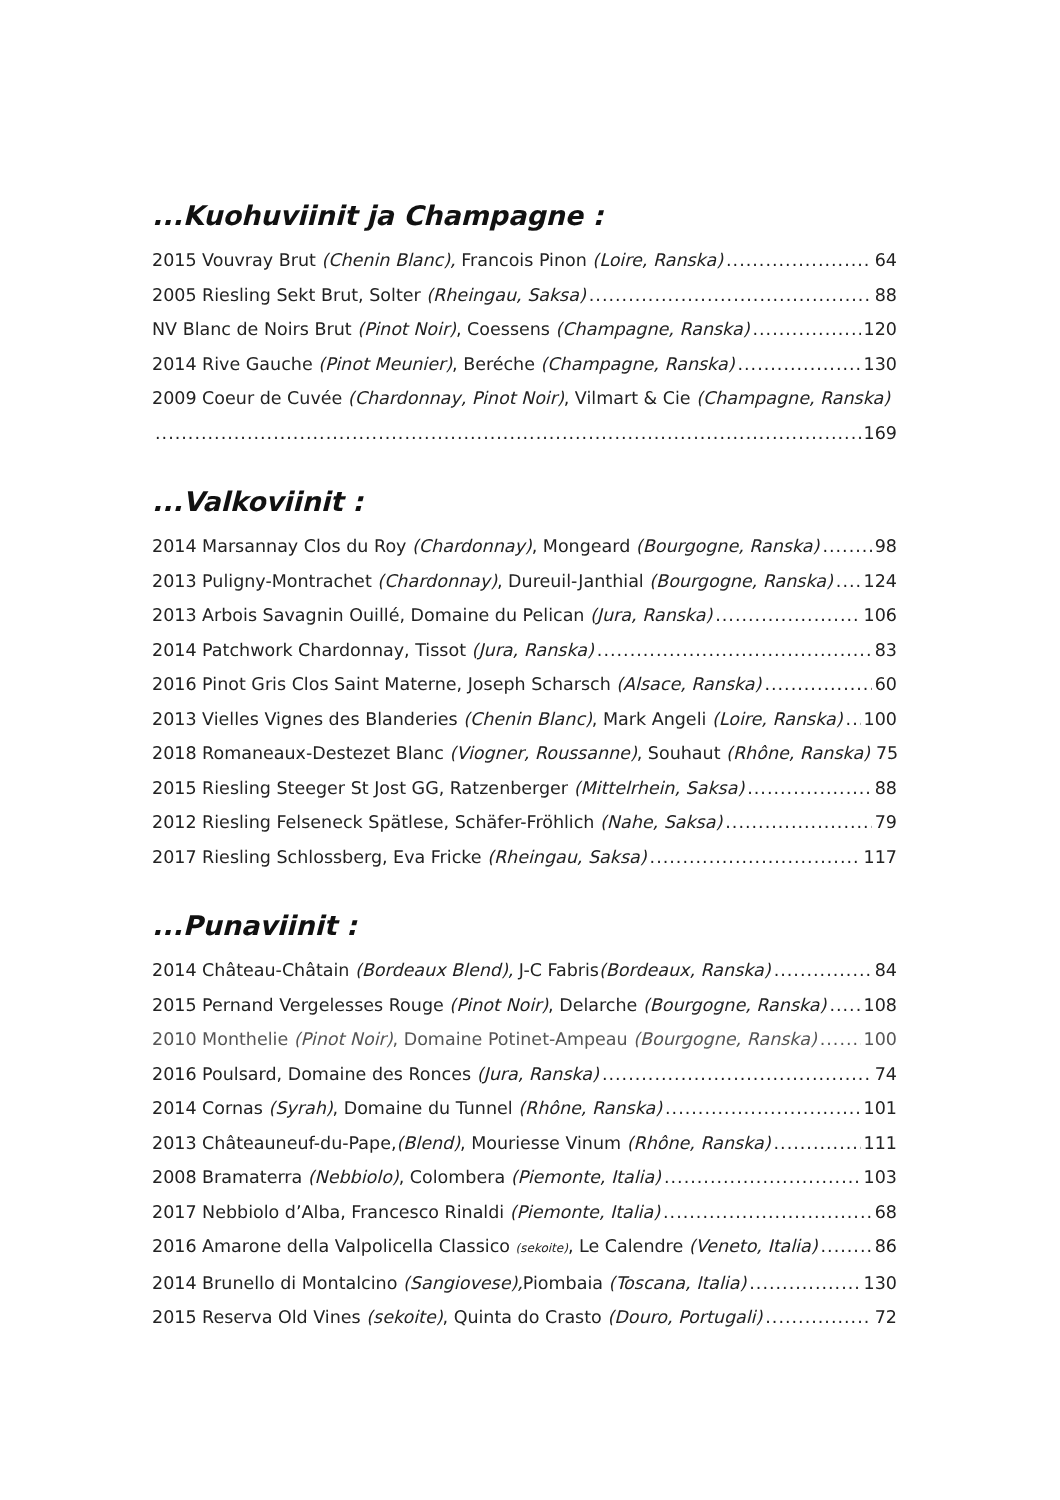...Kuohuviinit ja Champagne :
2015 Vouvray Brut (Chenin Blanc), Francois Pinon (Loire, Ranska) 64
2005 Riesling Sekt Brut, Solter (Rheingau, Saksa) 88
NV Blanc de Noirs Brut (Pinot Noir), Coessens (Champagne, Ranska) 120
2014 Rive Gauche (Pinot Meunier), Beréche (Champagne, Ranska) 130
2009 Coeur de Cuvée (Chardonnay, Pinot Noir), Vilmart & Cie (Champagne, Ranska)
169
...Valkoviinit :
2014 Marsannay Clos du Roy (Chardonnay), Mongeard (Bourgogne, Ranska) 98
2013 Puligny-Montrachet (Chardonnay), Dureuil-Janthial (Bourgogne, Ranska) 124
2013 Arbois Savagnin Ouillé, Domaine du Pelican (Jura, Ranska) 106
2014 Patchwork Chardonnay, Tissot (Jura, Ranska) 83
2016 Pinot Gris Clos Saint Materne, Joseph Scharsch (Alsace, Ranska) 60
2013 Vielles Vignes des Blanderies (Chenin Blanc), Mark Angeli (Loire, Ranska) 100
2018 Romaneaux-Destezet Blanc (Viogner, Roussanne), Souhaut (Rhône, Ranska) 75
2015 Riesling Steeger St Jost GG, Ratzenberger (Mittelrhein, Saksa) 88
2012 Riesling Felseneck Spätlese, Schäfer-Fröhlich (Nahe, Saksa) 79
2017 Riesling Schlossberg, Eva Fricke (Rheingau, Saksa) 117
...Punaviinit :
2014 Château-Châtain (Bordeaux Blend), J-C Fabris(Bordeaux, Ranska) 84
2015 Pernand Vergelesses Rouge (Pinot Noir), Delarche (Bourgogne, Ranska) 108
2010 Monthelie (Pinot Noir), Domaine Potinet-Ampeau (Bourgogne, Ranska) 100
2016 Poulsard, Domaine des Ronces (Jura, Ranska) 74
2014 Cornas (Syrah), Domaine du Tunnel (Rhône, Ranska) 101
2013 Châteauneuf-du-Pape,(Blend), Mouriesse Vinum (Rhône, Ranska) 111
2008 Bramaterra (Nebbiolo), Colombera (Piemonte, Italia) 103
2017 Nebbiolo d’Alba, Francesco Rinaldi (Piemonte, Italia) 68
2016 Amarone della Valpolicella Classico (sekoite), Le Calendre (Veneto, Italia) 86
2014 Brunello di Montalcino (Sangiovese), Piombaia (Toscana, Italia) 130
2015 Reserva Old Vines (sekoite), Quinta do Crasto (Douro, Portugali) 72